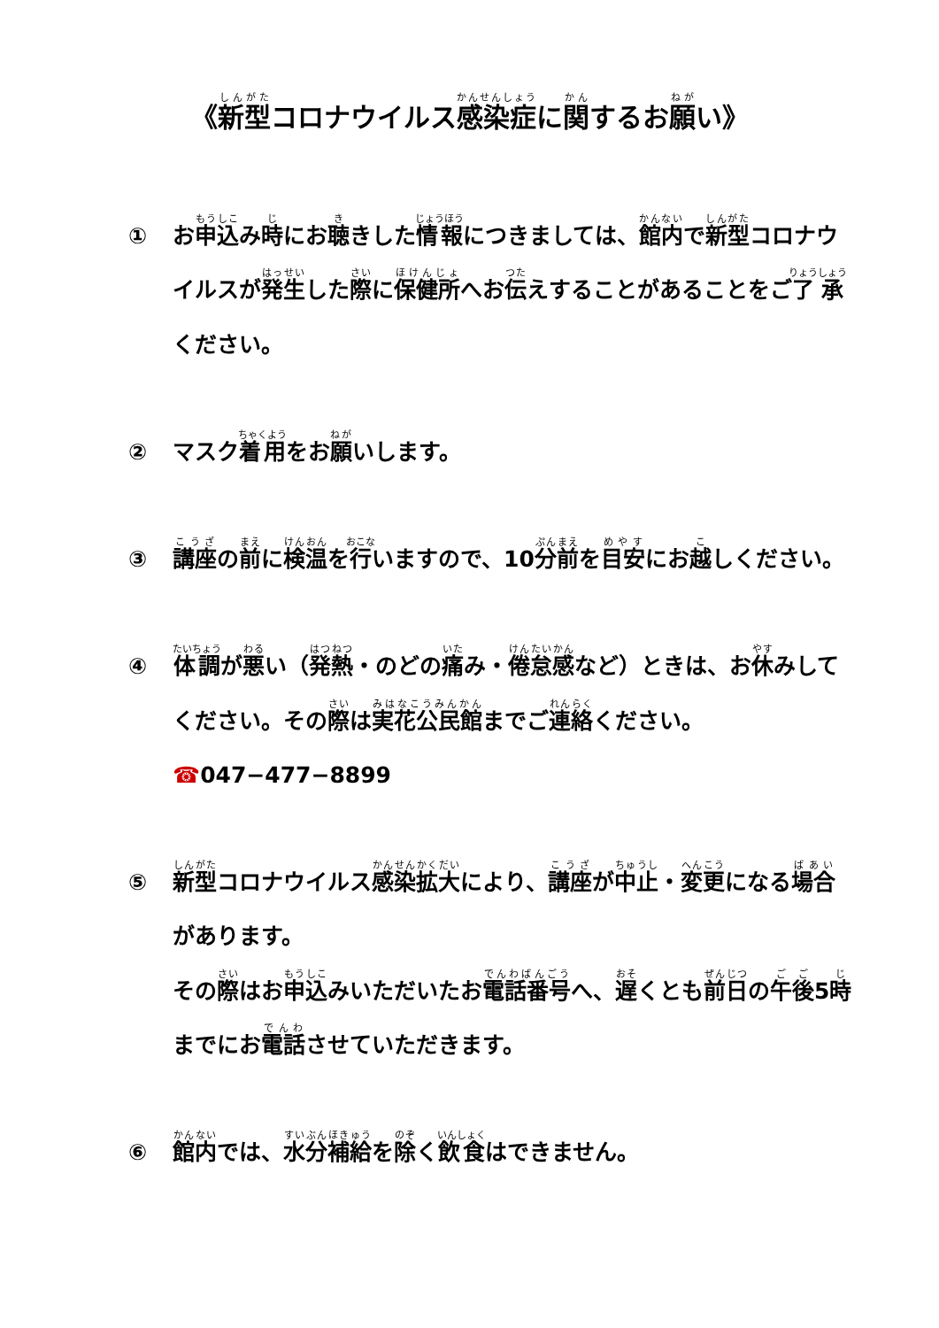《新型コロナウイルス感染症に関するお願い》
① お申込み時にお聴きした情報につきましては、館内で新型コロナウイルスが発生した際に保健所へお伝えすることがあることをご了承ください。
② マスク着用をお願いします。
③ 講座の前に検温を行いますので、10分前を目安にお越しください。
④ 体調が悪い（発熱・のどの痛み・倦怠感など）ときは、お休みしてください。その際は実花公民館までご連絡ください。
☎047−477−8899
⑤ 新型コロナウイルス感染拡大により、講座が中止・変更になる場合があります。
その際はお申込みいただいたお電話番号へ、遅くとも前日の午後5時までにお電話させていただきます。
⑥ 館内では、水分補給を除く飲食はできません。